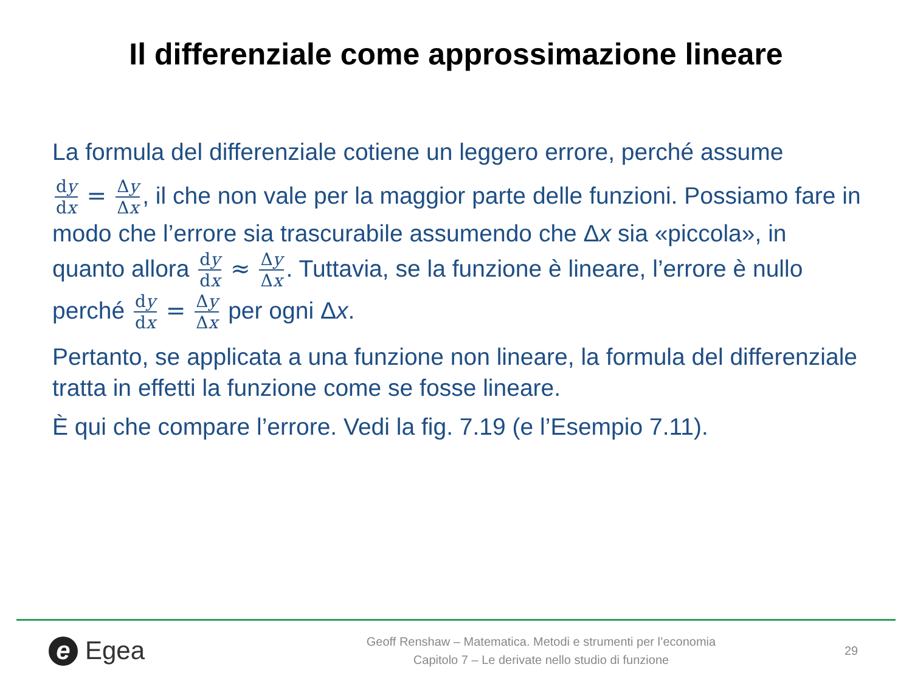Il differenziale come approssimazione lineare
La formula del differenziale cotiene un leggero errore, perché assume
dy dx = Δy Δx, il che non vale per la maggior parte delle funzioni. Possiamo fare in modo che l’errore sia trascurabile assumendo che Δx sia «piccola», in quanto allora dy dx ≈ Δy Δx. Tuttavia, se la funzione è lineare, l’errore è nullo perché dy dx = Δy Δx per ogni Δx.
Pertanto, se applicata a una funzione non lineare, la formula del differenziale tratta in effetti la funzione come se fosse lineare.
È qui che compare l’errore. Vedi la fig. 7.19 (e l’Esempio 7.11).
e Egea
Geoff Renshaw – Matematica. Metodi e strumenti per l’economia
Capitolo 7 – Le derivate nello studio di funzione
29